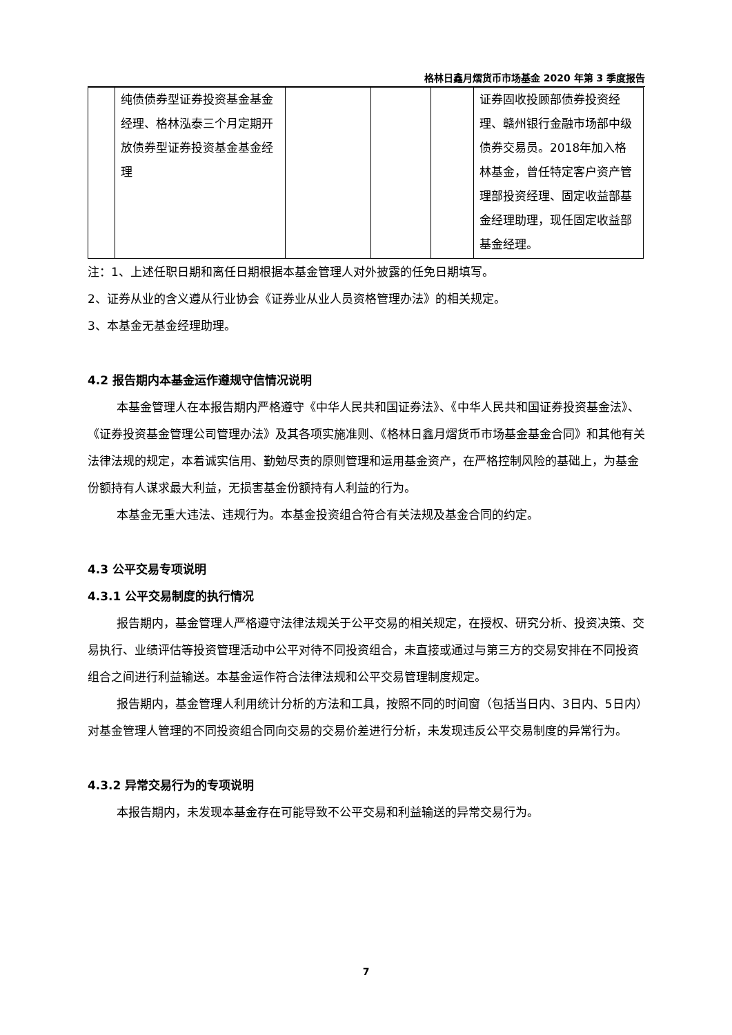格林日鑫月熠货币市场基金 2020 年第 3 季度报告
| | 纯债债券型证券投资基金基金经理、格林泓泰三个月定期开放债券型证券投资基金基金经理 | | | | 证券固收投顾部债券投资经理、赣州银行金融市场部中级债券交易员。2018年加入格林基金，曾任特定客户资产管理部投资经理、固定收益部基金经理助理，现任固定收益部基金经理。 |
注：1、上述任职日期和离任日期根据本基金管理人对外披露的任免日期填写。
2、证券从业的含义遵从行业协会《证券业从业人员资格管理办法》的相关规定。
3、本基金无基金经理助理。
4.2 报告期内本基金运作遵规守信情况说明
本基金管理人在本报告期内严格遵守《中华人民共和国证券法》、《中华人民共和国证券投资基金法》、《证券投资基金管理公司管理办法》及其各项实施准则、《格林日鑫月熠货币市场基金基金合同》和其他有关法律法规的规定，本着诚实信用、勤勉尽责的原则管理和运用基金资产，在严格控制风险的基础上，为基金份额持有人谋求最大利益，无损害基金份额持有人利益的行为。
本基金无重大违法、违规行为。本基金投资组合符合有关法规及基金合同的约定。
4.3 公平交易专项说明
4.3.1 公平交易制度的执行情况
报告期内，基金管理人严格遵守法律法规关于公平交易的相关规定，在授权、研究分析、投资决策、交易执行、业绩评估等投资管理活动中公平对待不同投资组合，未直接或通过与第三方的交易安排在不同投资组合之间进行利益输送。本基金运作符合法律法规和公平交易管理制度规定。
报告期内，基金管理人利用统计分析的方法和工具，按照不同的时间窗（包括当日内、3日内、5日内）对基金管理人管理的不同投资组合同向交易的交易价差进行分析，未发现违反公平交易制度的异常行为。
4.3.2 异常交易行为的专项说明
本报告期内，未发现本基金存在可能导致不公平交易和利益输送的异常交易行为。
7